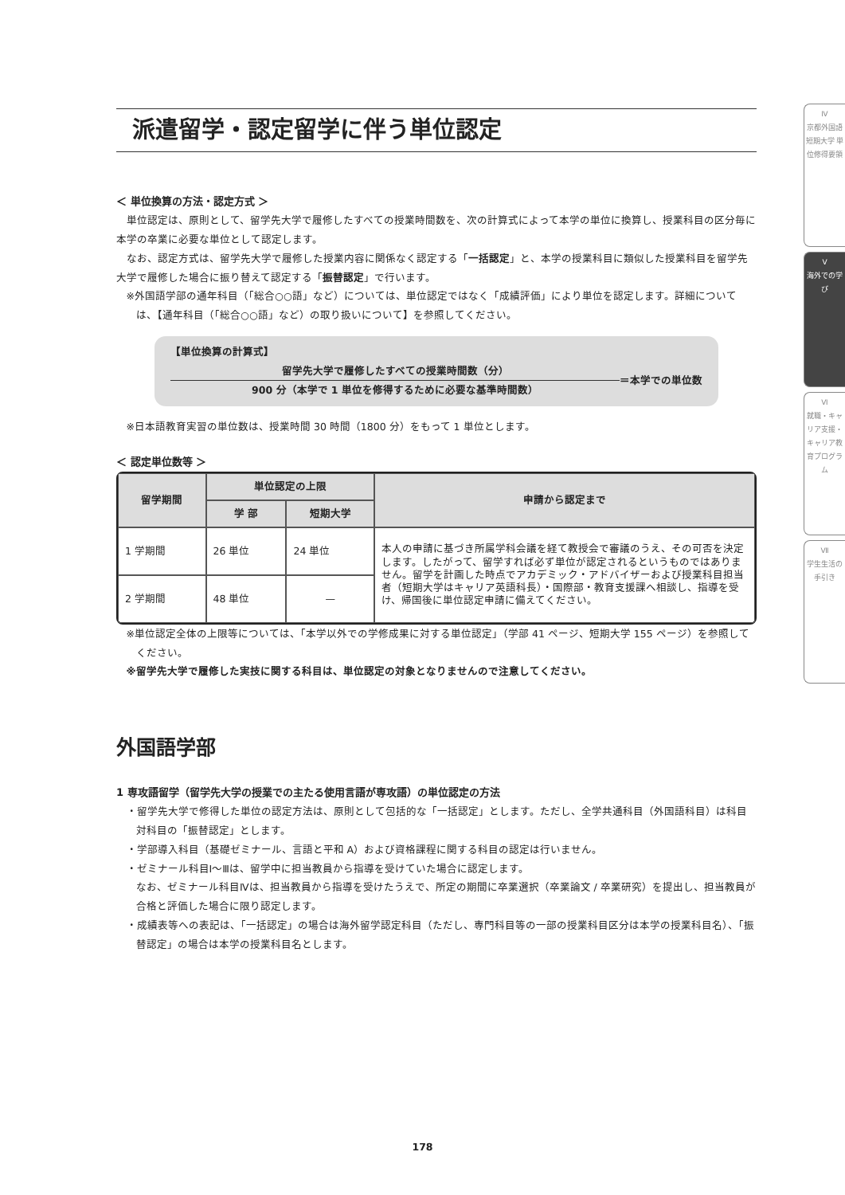派遣留学・認定留学に伴う単位認定
＜ 単位換算の方法・認定方式 ＞
単位認定は、原則として、留学先大学で履修したすべての授業時間数を、次の計算式によって本学の単位に換算し、授業科目の区分毎に本学の卒業に必要な単位として認定します。
なお、認定方式は、留学先大学で履修した授業内容に関係なく認定する「一括認定」と、本学の授業科目に類似した授業科目を留学先大学で履修した場合に振り替えて認定する「振替認定」で行います。
※外国語学部の通年科目（「総合○○語」など）については、単位認定ではなく「成績評価」により単位を認定します。詳細については、【通年科目（「総合○○語」など）の取り扱いについて】を参照してください。
【単位換算の計算式】
留学先大学で履修したすべての授業時間数（分）
900 分（本学で 1 単位を修得するために必要な基準時間数）
＝本学での単位数
※日本語教育実習の単位数は、授業時間 30 時間（1800 分）をもって 1 単位とします。
＜ 認定単位数等 ＞
| 留学期間 | 単位認定の上限 | | 申請から認定まで |
| --- | --- | --- | --- |
| | 学 部 | 短期大学 | |
| 1 学期間 | 26 単位 | 24 単位 | 本人の申請に基づき所属学科会議を経て教授会で審議のうえ、その可否を決定します。したがって、留学すれば必ず単位が認定されるというものではありません。留学を計画した時点でアカデミック・アドバイザーおよび授業科目担当者（短期大学はキャリア英語科長）・国際部・教育支援課へ相談し、指導を受け、帰国後に単位認定申請に備えてください。 |
| 2 学期間 | 48 単位 | — | |
※単位認定全体の上限等については、「本学以外での学修成果に対する単位認定」（学部 41 ページ、短期大学 155 ページ）を参照してください。
※留学先大学で履修した実技に関する科目は、単位認定の対象となりませんので注意してください。
外国語学部
1 専攻語留学（留学先大学の授業での主たる使用言語が専攻語）の単位認定の方法
・留学先大学で修得した単位の認定方法は、原則として包括的な「一括認定」とします。ただし、全学共通科目（外国語科目）は科目対科目の「振替認定」とします。
・学部導入科目（基礎ゼミナール、言語と平和 A）および資格課程に関する科目の認定は行いません。
・ゼミナール科目Ⅰ～Ⅲは、留学中に担当教員から指導を受けていた場合に認定します。
なお、ゼミナール科目Ⅳは、担当教員から指導を受けたうえで、所定の期間に卒業選択（卒業論文 / 卒業研究）を提出し、担当教員が合格と評価した場合に限り認定します。
・成績表等への表記は、「一括認定」の場合は海外留学認定科目（ただし、専門科目等の一部の授業科目区分は本学の授業科目名）、「振替認定」の場合は本学の授業科目名とします。
Ⅳ
京都外国語短期大学 単位修得要領
Ⅴ
海外での学び
Ⅵ
就職・キャリア支援・キャリア教育プログラム
Ⅶ
学生生活の手引き
178